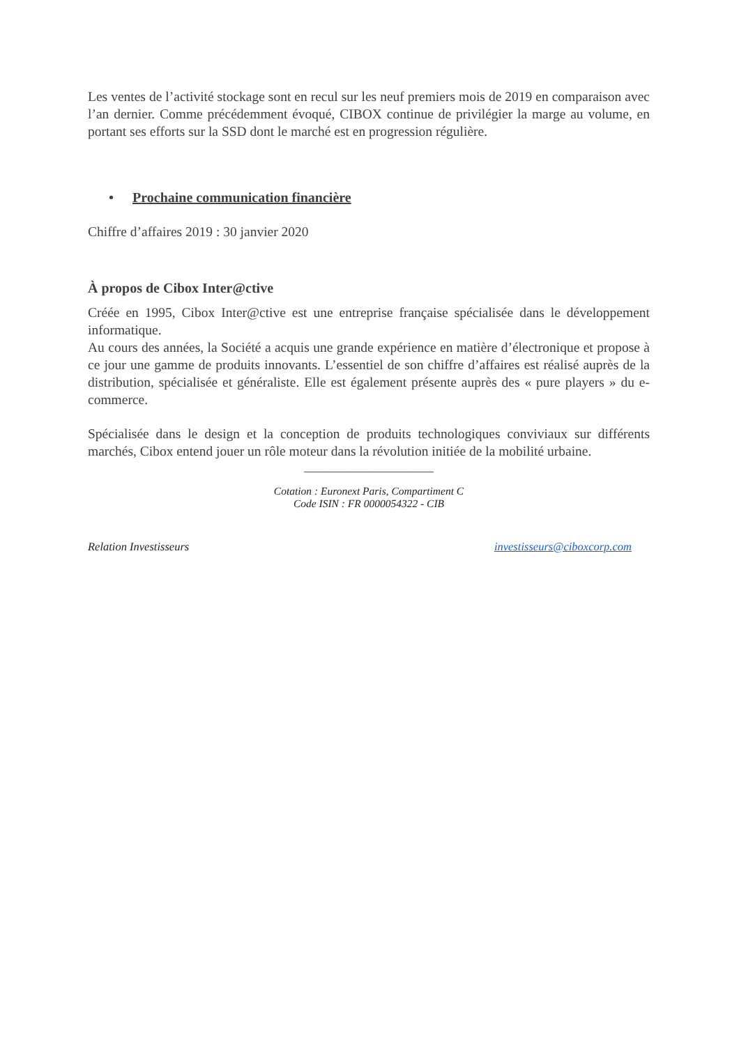Les ventes de l’activité stockage sont en recul sur les neuf premiers mois de 2019 en comparaison avec l’an dernier. Comme précédemment évoqué, CIBOX continue de privilégier la marge au volume, en portant ses efforts sur la SSD dont le marché est en progression régulière.
• Prochaine communication financière
Chiffre d’affaires 2019 : 30 janvier 2020
À propos de Cibox Inter@ctive
Créée en 1995, Cibox Inter@ctive est une entreprise française spécialisée dans le développement informatique.
Au cours des années, la Société a acquis une grande expérience en matière d’électronique et propose à ce jour une gamme de produits innovants. L’essentiel de son chiffre d’affaires est réalisé auprès de la distribution, spécialisée et généraliste. Elle est également présente auprès des « pure players » du e-commerce.
Spécialisée dans le design et la conception de produits technologiques conviviaux sur différents marchés, Cibox entend jouer un rôle moteur dans la révolution initiée de la mobilité urbaine.
________________________
Cotation : Euronext Paris, Compartiment C
Code ISIN : FR 0000054322 - CIB
Relation Investisseurs investisseurs@ciboxcorp.com